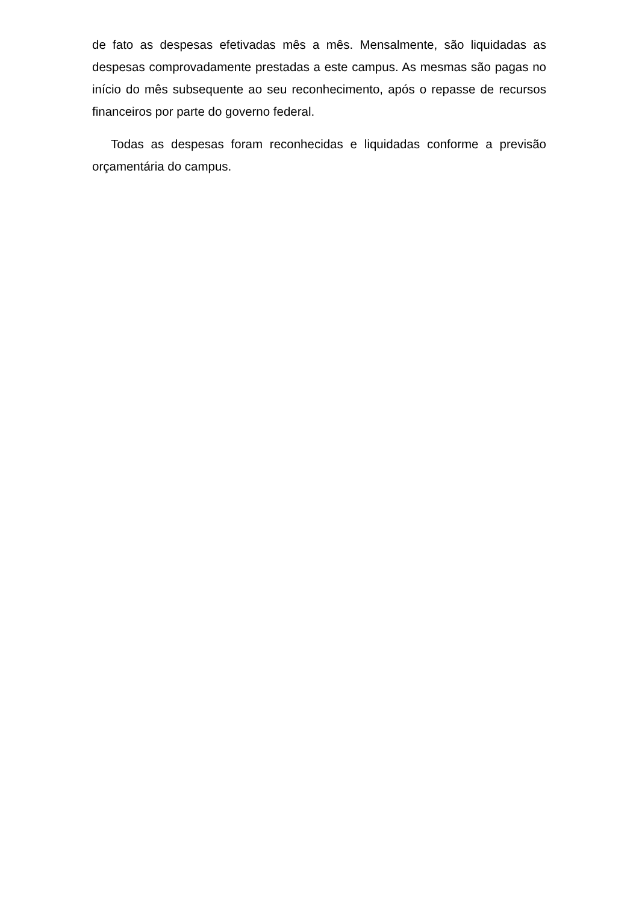de fato as despesas efetivadas mês a mês. Mensalmente, são liquidadas as despesas comprovadamente prestadas a este campus. As mesmas são pagas no início do mês subsequente ao seu reconhecimento, após o repasse de recursos financeiros por parte do governo federal.
Todas as despesas foram reconhecidas e liquidadas conforme a previsão orçamentária do campus.